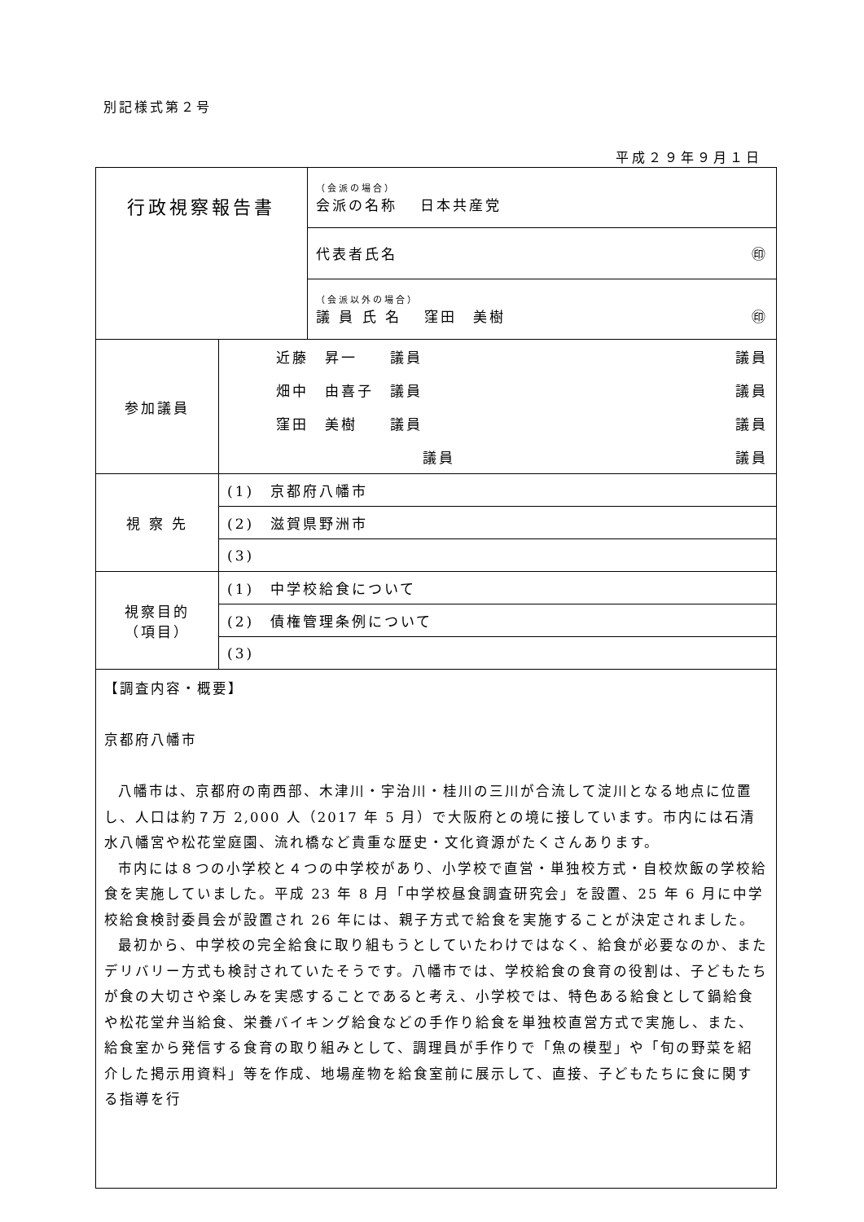別記様式第２号
平成２９年９月１日
| 行政視察報告書 | | （会派の場合） 会派の名称 日本共産党 |
| | | 代表者氏名 ㊞ |
| | | （会派以外の場合） 議 員 氏 名 窪田 美樹 ㊞ |
| 参加議員 | / 近藤 昇一 議員 / 議員 / / 畑中 由喜子 議員 / 議員 / / 窪田 美樹 議員 / 議員 / / 議員 / 議員 / | |
| 視 察 先 | (1) 京都府八幡市 | |
| | (2) 滋賀県野洲市 | |
| | (3) | |
| 視察目的 （項目） | (1) 中学校給食について | |
| | (2) 債権管理条例について | |
| | (3) | |
| 【調査内容・概要】 京都府八幡市 八幡市は、京都府の南西部、木津川・宇治川・桂川の三川が合流して淀川となる地点に位置し、人口は約７万 2,000 人（2017 年 5 月）で大阪府との境に接しています。市内には石清水八幡宮や松花堂庭園、流れ橋など貴重な歴史・文化資源がたくさんあります。 市内には８つの小学校と４つの中学校があり、小学校で直営・単独校方式・自校炊飯の学校給食を実施していました。平成 23 年 8 月「中学校昼食調査研究会」を設置、25 年 6 月に中学校給食検討委員会が設置され 26 年には、親子方式で給食を実施することが決定されました。 最初から、中学校の完全給食に取り組もうとしていたわけではなく、給食が必要なのか、またデリバリー方式も検討されていたそうです。八幡市では、学校給食の食育の役割は、子どもたちが食の大切さや楽しみを実感することであると考え、小学校では、特色ある給食として鍋給食や松花堂弁当給食、栄養バイキング給食などの手作り給食を単独校直営方式で実施し、また、給食室から発信する食育の取り組みとして、調理員が手作りで「魚の模型」や「旬の野菜を紹介した掲示用資料」等を作成、地場産物を給食室前に展示して、直接、子どもたちに食に関する指導を行 | | |